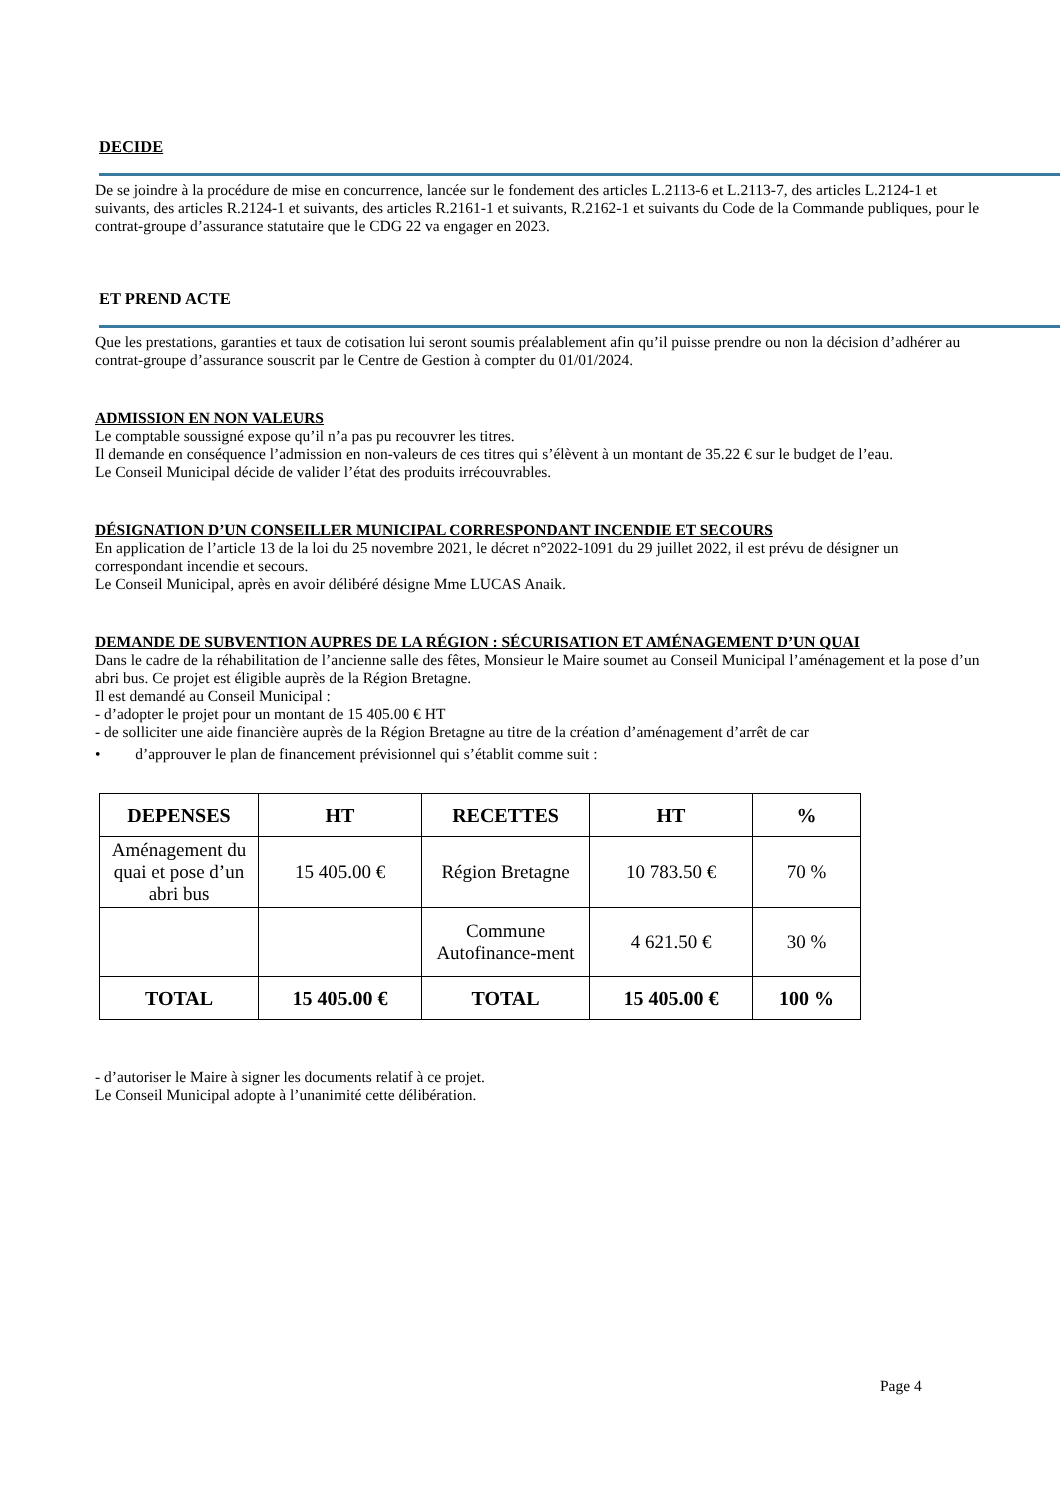DECIDE
De se joindre à la procédure de mise en concurrence, lancée sur le fondement des articles L.2113-6 et L.2113-7, des articles L.2124-1 et suivants, des articles R.2124-1 et suivants, des articles R.2161-1 et suivants, R.2162-1 et suivants du Code de la Commande publiques, pour le contrat-groupe d’assurance statutaire que le CDG 22 va engager en 2023.
ET PREND ACTE
Que les prestations, garanties et taux de cotisation lui seront soumis préalablement afin qu’il puisse prendre ou non la décision d’adhérer au contrat-groupe d’assurance souscrit par le Centre de Gestion à compter du 01/01/2024.
ADMISSION EN NON VALEURS
Le comptable soussigné expose qu’il n’a pas pu recouvrer les titres.
Il demande en conséquence l’admission en non-valeurs de ces titres qui s’élèvent à un montant de 35.22 € sur le budget de l’eau.
Le Conseil Municipal décide de valider l’état des produits irrécouvrables.
DÉSIGNATION D’UN CONSEILLER MUNICIPAL CORRESPONDANT INCENDIE ET SECOURS
En application de l’article 13 de la loi du 25 novembre 2021, le décret n°2022-1091 du 29 juillet 2022, il est prévu de désigner un correspondant incendie et secours.
Le Conseil Municipal, après en avoir délibéré désigne Mme LUCAS Anaik.
DEMANDE DE SUBVENTION AUPRES DE LA RÉGION : SÉCURISATION ET AMÉNAGEMENT D’UN QUAI
Dans le cadre de la réhabilitation de l’ancienne salle des fêtes, Monsieur le Maire soumet au Conseil Municipal l’aménagement et la pose d’un abri bus. Ce projet est éligible auprès de la Région Bretagne.
Il est demandé au Conseil Municipal :
- d’adopter le projet pour un montant de 15 405.00 € HT
- de solliciter une aide financière auprès de la Région Bretagne au titre de la création d’aménagement d’arrêt de car
• d’approuver le plan de financement prévisionnel qui s’établit comme suit :
| DEPENSES | HT | RECETTES | HT | % |
| --- | --- | --- | --- | --- |
| Aménagement du quai et pose d’un abri bus | 15 405.00 € | Région Bretagne | 10 783.50 € | 70 % |
| | | Commune Autofinance-ment | 4 621.50 € | 30 % |
| TOTAL | 15 405.00 € | TOTAL | 15 405.00 € | 100 % |
- d’autoriser le Maire à signer les documents relatif à ce projet.
Le Conseil Municipal adopte à l’unanimité cette délibération.
Page 4